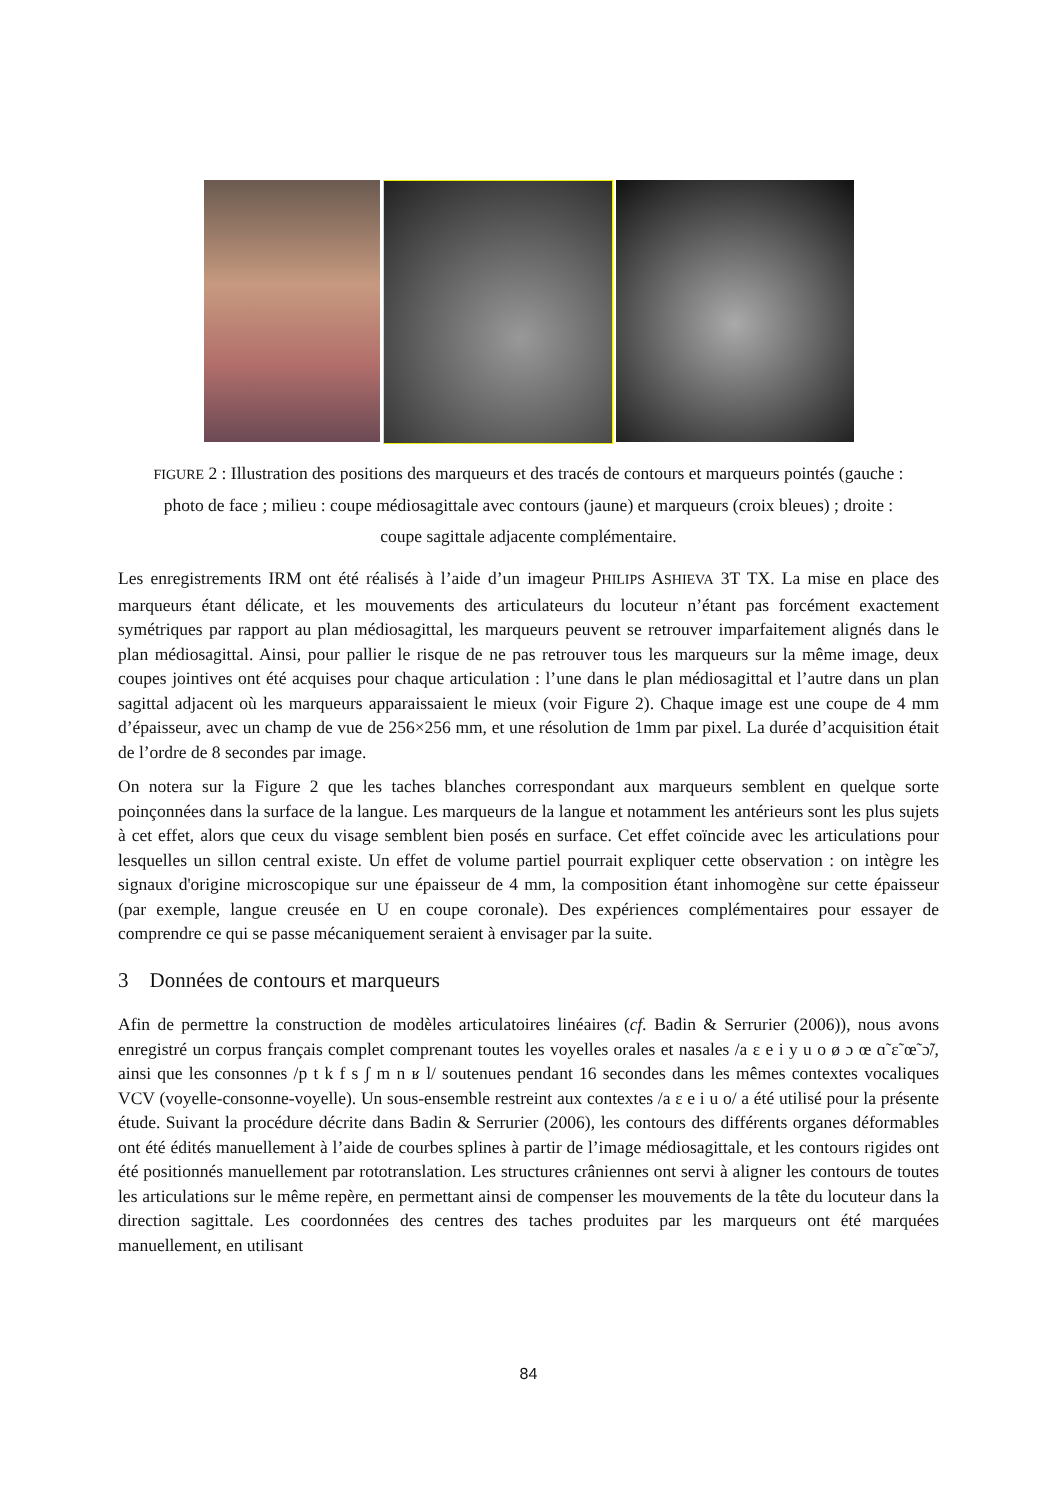FIGURE 2 : Illustration des positions des marqueurs et des tracés de contours et marqueurs pointés (gauche : photo de face ; milieu : coupe médiosagittale avec contours (jaune) et marqueurs (croix bleues) ; droite : coupe sagittale adjacente complémentaire.
Les enregistrements IRM ont été réalisés à l’aide d’un imageur PHILIPS ASHIEVA 3T TX. La mise en place des marqueurs étant délicate, et les mouvements des articulateurs du locuteur n’étant pas forcément exactement symétriques par rapport au plan médiosagittal, les marqueurs peuvent se retrouver imparfaitement alignés dans le plan médiosagittal. Ainsi, pour pallier le risque de ne pas retrouver tous les marqueurs sur la même image, deux coupes jointives ont été acquises pour chaque articulation : l’une dans le plan médiosagittal et l’autre dans un plan sagittal adjacent où les marqueurs apparaissaient le mieux (voir Figure 2). Chaque image est une coupe de 4 mm d’épaisseur, avec un champ de vue de 256×256 mm, et une résolution de 1mm par pixel. La durée d’acquisition était de l’ordre de 8 secondes par image.
On notera sur la Figure 2 que les taches blanches correspondant aux marqueurs semblent en quelque sorte poinçonnées dans la surface de la langue. Les marqueurs de la langue et notamment les antérieurs sont les plus sujets à cet effet, alors que ceux du visage semblent bien posés en surface. Cet effet coïncide avec les articulations pour lesquelles un sillon central existe. Un effet de volume partiel pourrait expliquer cette observation : on intègre les signaux d'origine microscopique sur une épaisseur de 4 mm, la composition étant inhomogène sur cette épaisseur (par exemple, langue creusée en U en coupe coronale). Des expériences complémentaires pour essayer de comprendre ce qui se passe mécaniquement seraient à envisager par la suite.
3 Données de contours et marqueurs
Afin de permettre la construction de modèles articulatoires linéaires (cf. Badin & Serrurier (2006)), nous avons enregistré un corpus français complet comprenant toutes les voyelles orales et nasales /a ɛ e i y u o ø ɔ œ ɑ̃ ɛ̃ œ̃ ɔ̃/, ainsi que les consonnes /p t k f s ʃ m n ʁ l/ soutenues pendant 16 secondes dans les mêmes contextes vocaliques VCV (voyelle-consonne-voyelle). Un sous-ensemble restreint aux contextes /a ɛ e i u o/ a été utilisé pour la présente étude. Suivant la procédure décrite dans Badin & Serrurier (2006), les contours des différents organes déformables ont été édités manuellement à l’aide de courbes splines à partir de l’image médiosagittale, et les contours rigides ont été positionnés manuellement par rototranslation. Les structures crâniennes ont servi à aligner les contours de toutes les articulations sur le même repère, en permettant ainsi de compenser les mouvements de la tête du locuteur dans la direction sagittale. Les coordonnées des centres des taches produites par les marqueurs ont été marquées manuellement, en utilisant
84